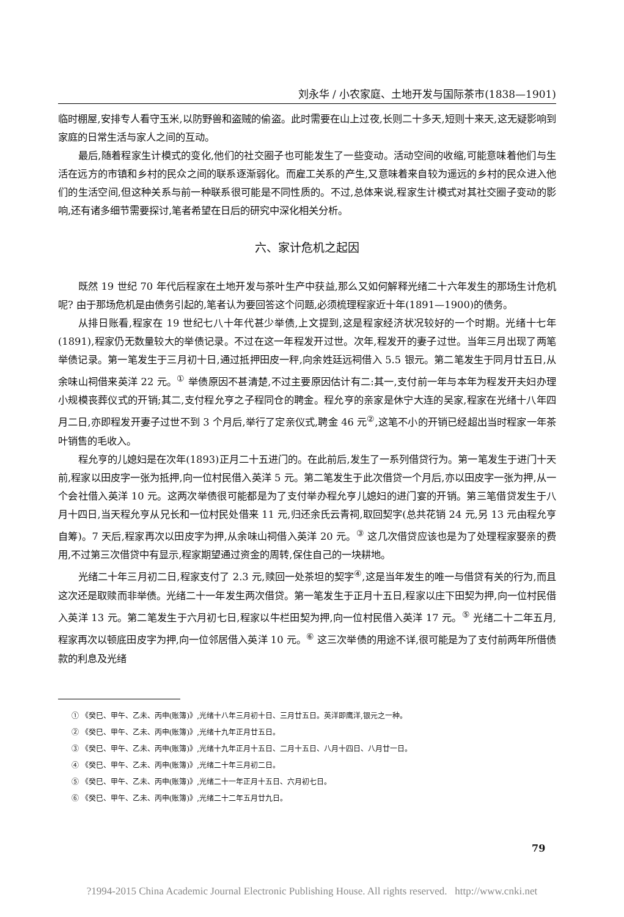刘永华 / 小农家庭、土地开发与国际茶市(1838—1901)
临时棚屋,安排专人看守玉米,以防野兽和盗贼的偷盗。此时需要在山上过夜,长则二十多天,短则十来天,这无疑影响到家庭的日常生活与家人之间的互动。
最后,随着程家生计模式的变化,他们的社交圈子也可能发生了一些变动。活动空间的收缩,可能意味着他们与生活在远方的市镇和乡村的民众之间的联系逐渐弱化。而雇工关系的产生,又意味着来自较为遥远的乡村的民众进入他们的生活空间,但这种关系与前一种联系很可能是不同性质的。不过,总体来说,程家生计模式对其社交圈子变动的影响,还有诸多细节需要探讨,笔者希望在日后的研究中深化相关分析。
六、家计危机之起因
既然 19 世纪 70 年代后程家在土地开发与茶叶生产中获益,那么又如何解释光绪二十六年发生的那场生计危机呢? 由于那场危机是由债务引起的,笔者认为要回答这个问题,必须梳理程家近十年(1891—1900)的债务。
从排日账看,程家在 19 世纪七八十年代甚少举债,上文提到,这是程家经济状况较好的一个时期。光绪十七年(1891),程家仍无数量较大的举债记录。不过在这一年程发开过世。次年,程发开的妻子过世。当年三月出现了两笔举债记录。第一笔发生于三月初十日,通过抵押田皮一秤,向余姓廷远祠借入 5.5 银元。第二笔发生于同月廿五日,从余味山祠借来英洋 22 元。<sup>①</sup> 举债原因不甚清楚,不过主要原因估计有二:其一,支付前一年与本年为程发开夫妇办理小规模丧葬仪式的开销;其二,支付程允亨之子程同仓的聘金。程允亨的亲家是休宁大连的吴家,程家在光绪十八年四月二日,亦即程发开妻子过世不到 3 个月后,举行了定亲仪式,聘金 46 元<sup>②</sup>,这笔不小的开销已经超出当时程家一年茶叶销售的毛收入。
程允亨的儿媳妇是在次年(1893)正月二十五进门的。在此前后,发生了一系列借贷行为。第一笔发生于进门十天前,程家以田皮字一张为抵押,向一位村民借入英洋 5 元。第二笔发生于此次借贷一个月后,亦以田皮字一张为押,从一个会社借入英洋 10 元。这两次举债很可能都是为了支付举办程允亨儿媳妇的进门宴的开销。第三笔借贷发生于八月十四日,当天程允亨从兄长和一位村民处借来 11 元,归还余氏云青祠,取回契字(总共花销 24 元,另 13 元由程允亨自筹)。7 天后,程家再次以田皮字为押,从余味山祠借入英洋 20 元。<sup>③</sup> 这几次借贷应该也是为了处理程家娶亲的费用,不过第三次借贷中有显示,程家期望通过资金的周转,保住自己的一块耕地。
光绪二十年三月初二日,程家支付了 2.3 元,赎回一处茶坦的契字<sup>④</sup>,这是当年发生的唯一与借贷有关的行为,而且这次还是取赎而非举债。光绪二十一年发生两次借贷。第一笔发生于正月十五日,程家以庄下田契为押,向一位村民借入英洋 13 元。第二笔发生于六月初七日,程家以牛栏田契为押,向一位村民借入英洋 17 元。<sup>⑤</sup> 光绪二十二年五月,程家再次以顿底田皮字为押,向一位邻居借入英洋 10 元。<sup>⑥</sup> 这三次举债的用途不详,很可能是为了支付前两年所借债款的利息及光绪
① 《癸巳、甲午、乙未、丙申(账簿)》,光绪十八年三月初十日、三月廿五日。英洋即鹰洋,银元之一种。
② 《癸巳、甲午、乙未、丙申(账簿)》,光绪十九年正月廿五日。
③ 《癸巳、甲午、乙未、丙申(账簿)》,光绪十九年正月十五日、二月十五日、八月十四日、八月廿一日。
④ 《癸巳、甲午、乙未、丙申(账簿)》,光绪二十年三月初二日。
⑤ 《癸巳、甲午、乙未、丙申(账簿)》,光绪二十一年正月十五日、六月初七日。
⑥ 《癸巳、甲午、乙未、丙申(账簿)》,光绪二十二年五月廿九日。
79
?1994-2015 China Academic Journal Electronic Publishing House. All rights reserved. http://www.cnki.net